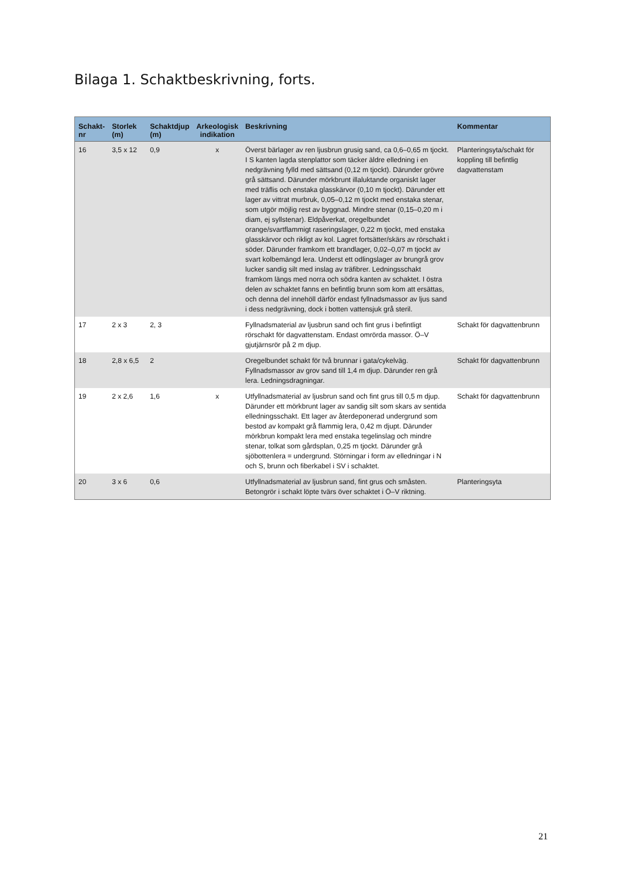Bilaga 1. Schaktbeskrivning, forts.
| Schakt- nr | Storlek (m) | Schaktdjup (m) | Arkeologisk indikation | Beskrivning | Kommentar |
| --- | --- | --- | --- | --- | --- |
| 16 | 3,5 x 12 | 0,9 | x | Överst bärlager av ren ljusbrun grusig sand, ca 0,6–0,65 m tjockt. I S kanten lagda stenplattor som täcker äldre elledning i en nedgrävning fylld med sättsand (0,12 m tjockt). Därunder grövre grå sättsand. Därunder mörkbrunt illaluktande organiskt lager med träflis och enstaka glasskärvor (0,10 m tjockt). Därunder ett lager av vittrat murbruk, 0,05–0,12 m tjockt med enstaka stenar, som utgör möjlig rest av byggnad. Mindre stenar (0,15–0,20 m i diam, ej syllstenar). Eldpåverkat, oregelbundet orange/svartflammigt raseringslager, 0,22 m tjockt, med enstaka glasskärvor och rikligt av kol. Lagret fortsätter/skärs av rörschakt i söder. Därunder framkom ett brandlager, 0,02–0,07 m tjockt av svart kolbemängd lera. Underst ett odlingslager av brungrå grov lucker sandig silt med inslag av träfibrer. Ledningsschakt framkom längs med norra och södra kanten av schaktet. I östra delen av schaktet fanns en befintlig brunn som kom att ersättas, och denna del innehöll därför endast fyllnadsmassor av ljus sand i dess nedgrävning, dock i botten vattensjuk grå steril. | Planteringsyta/schakt för koppling till befintlig dagvattenstam |
| 17 | 2 x 3 | 2, 3 | | Fyllnadsmaterial av ljusbrun sand och fint grus i befintligt rörschakt för dagvattenstam. Endast omrörda massor. Ö–V gjutjärnsrör på 2 m djup. | Schakt för dagvattenbrunn |
| 18 | 2,8 x 6,5 | 2 | | Oregelbundet schakt för två brunnar i gata/cykelväg. Fyllnadsmassor av grov sand till 1,4 m djup. Därunder ren grå lera. Ledningsdragningar. | Schakt för dagvattenbrunn |
| 19 | 2 x 2,6 | 1,6 | x | Utfyllnadsmaterial av ljusbrun sand och fint grus till 0,5 m djup. Därunder ett mörkbrunt lager av sandig silt som skars av sentida elledningsschakt. Ett lager av återdeponerad undergrund som bestod av kompakt grå flammig lera, 0,42 m djupt. Därunder mörkbrun kompakt lera med enstaka tegelinslag och mindre stenar, tolkat som gårdsplan, 0,25 m tjockt. Därunder grå sjöbottenlera = undergrund. Störningar i form av elledningar i N och S, brunn och fiberkabel i SV i schaktet. | Schakt för dagvattenbrunn |
| 20 | 3 x 6 | 0,6 | | Utfyllnadsmaterial av ljusbrun sand, fint grus och småsten. Betongrör i schakt löpte tvärs över schaktet i Ö–V riktning. | Planteringsyta |
21